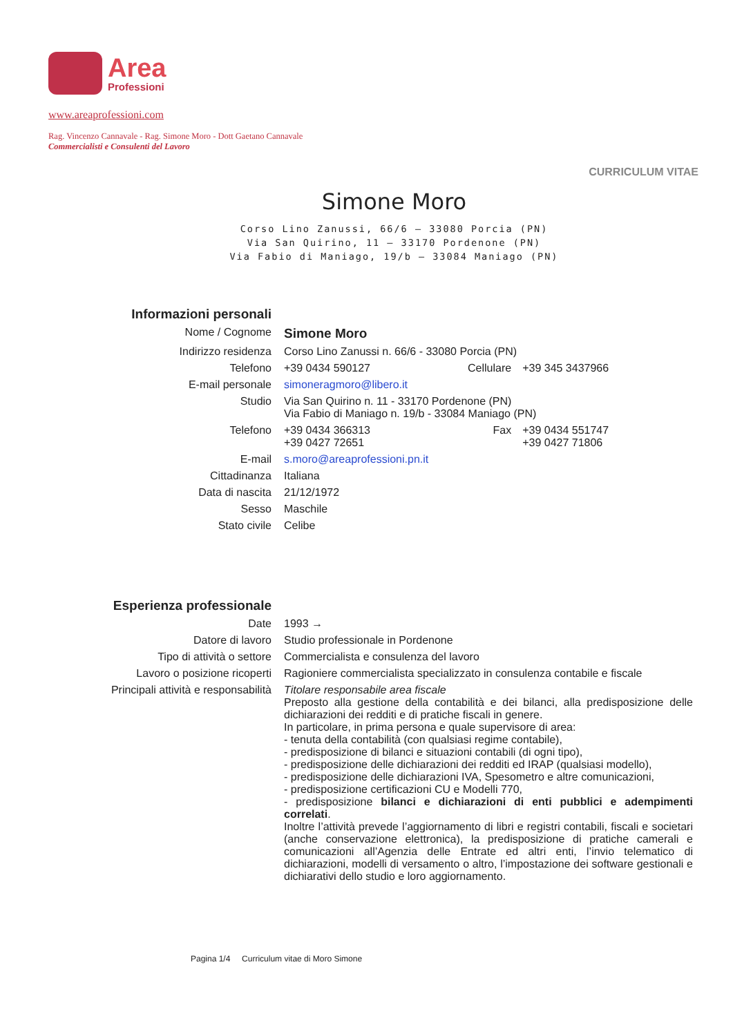Area
Professioni
www.areaprofessioni.com
Rag. Vincenzo Cannavale - Rag. Simone Moro - Dott Gaetano Cannavale
Commercialisti e Consulenti del Lavoro
CURRICULUM VITAE
Simone Moro
Corso Lino Zanussi, 66/6 – 33080 Porcia (PN)
Via San Quirino, 11 – 33170 Pordenone (PN)
Via Fabio di Maniago, 19/b – 33084 Maniago (PN)
| Informazioni personali | | | |
| Nome / Cognome | Simone Moro | | |
| Indirizzo residenza | Corso Lino Zanussi n. 66/6 - 33080 Porcia (PN) | | |
| Telefono | +39 0434 590127 | Cellulare | +39 345 3437966 |
| E-mail personale | simoneragmoro@libero.it | | |
| Studio | Via San Quirino n. 11 - 33170 Pordenone (PN) Via Fabio di Maniago n. 19/b - 33084 Maniago (PN) | | |
| Telefono | +39 0434 366313 +39 0427 72651 | Fax | +39 0434 551747 +39 0427 71806 |
| E-mail | s.moro@areaprofessioni.pn.it | | |
| Cittadinanza | Italiana | | |
| Data di nascita | 21/12/1972 | | |
| Sesso | Maschile | | |
| Stato civile | Celibe | | |
| Esperienza professionale | |
| Date | 1993 → |
| Datore di lavoro | Studio professionale in Pordenone |
| Tipo di attività o settore | Commercialista e consulenza del lavoro |
| Lavoro o posizione ricoperti | Ragioniere commercialista specializzato in consulenza contabile e fiscale |
| Principali attività e responsabilità | Titolare responsabile area fiscale Preposto alla gestione della contabilità e dei bilanci, alla predisposizione delle dichiarazioni dei redditi e di pratiche fiscali in genere. In particolare, in prima persona e quale supervisore di area: - tenuta della contabilità (con qualsiasi regime contabile), - predisposizione di bilanci e situazioni contabili (di ogni tipo), - predisposizione delle dichiarazioni dei redditi ed IRAP (qualsiasi modello), - predisposizione delle dichiarazioni IVA, Spesometro e altre comunicazioni, - predisposizione certificazioni CU e Modelli 770, - predisposizione bilanci e dichiarazioni di enti pubblici e adempimenti correlati . Inoltre l’attività prevede l’aggiornamento di libri e registri contabili, fiscali e societari (anche conservazione elettronica), la predisposizione di pratiche camerali e comunicazioni all’Agenzia delle Entrate ed altri enti, l’invio telematico di dichiarazioni, modelli di versamento o altro, l’impostazione dei software gestionali e dichiarativi dello studio e loro aggiornamento. |
Pagina 1/4 Curriculum vitae di Moro Simone